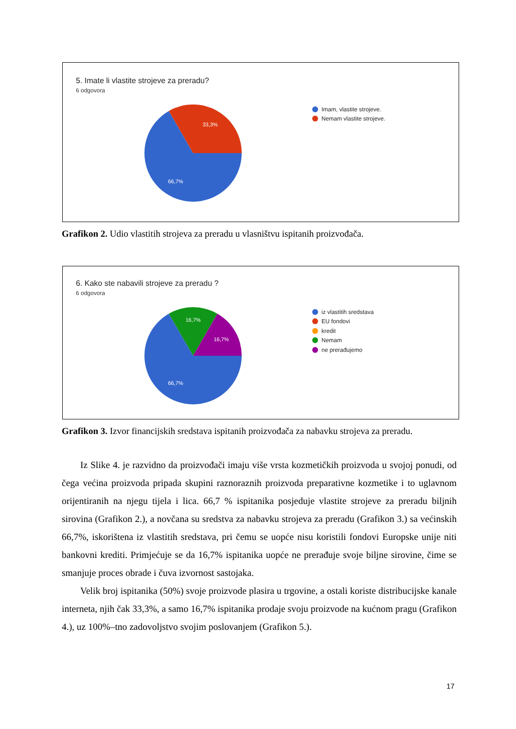5. Imate li vlastite strojeve za preradu?
6 odgovora
33,3%
66,7%
Imam, vlastite strojeve.
Nemam vlastite strojeve.
Grafikon 2. Udio vlastitih strojeva za preradu u vlasništvu ispitanih proizvođača.
6. Kako ste nabavili strojeve za preradu ?
6 odgovora
16,7%
16,7%
66,7%
iz vlastitih sredstava
EU fondovi
kredit
Nemam
ne prerađujemo
Grafikon 3. Izvor financijskih sredstava ispitanih proizvođača za nabavku strojeva za preradu.
Iz Slike 4. je razvidno da proizvođači imaju više vrsta kozmetičkih proizvoda u svojoj ponudi, od čega većina proizvoda pripada skupini raznoraznih proizvoda preparativne kozmetike i to uglavnom orijentiranih na njegu tijela i lica. 66,7 % ispitanika posjeduje vlastite strojeve za preradu biljnih sirovina (Grafikon 2.), a novčana su sredstva za nabavku strojeva za preradu (Grafikon 3.) sa većinskih 66,7%, iskorištena iz vlastitih sredstava, pri čemu se uopće nisu koristili fondovi Europske unije niti bankovni krediti. Primjećuje se da 16,7% ispitanika uopće ne prerađuje svoje biljne sirovine, čime se smanjuje proces obrade i čuva izvornost sastojaka.
Velik broj ispitanika (50%) svoje proizvode plasira u trgovine, a ostali koriste distribucijske kanale interneta, njih čak 33,3%, a samo 16,7% ispitanika prodaje svoju proizvode na kućnom pragu (Grafikon 4.), uz 100%–tno zadovoljstvo svojim poslovanjem (Grafikon 5.).
17